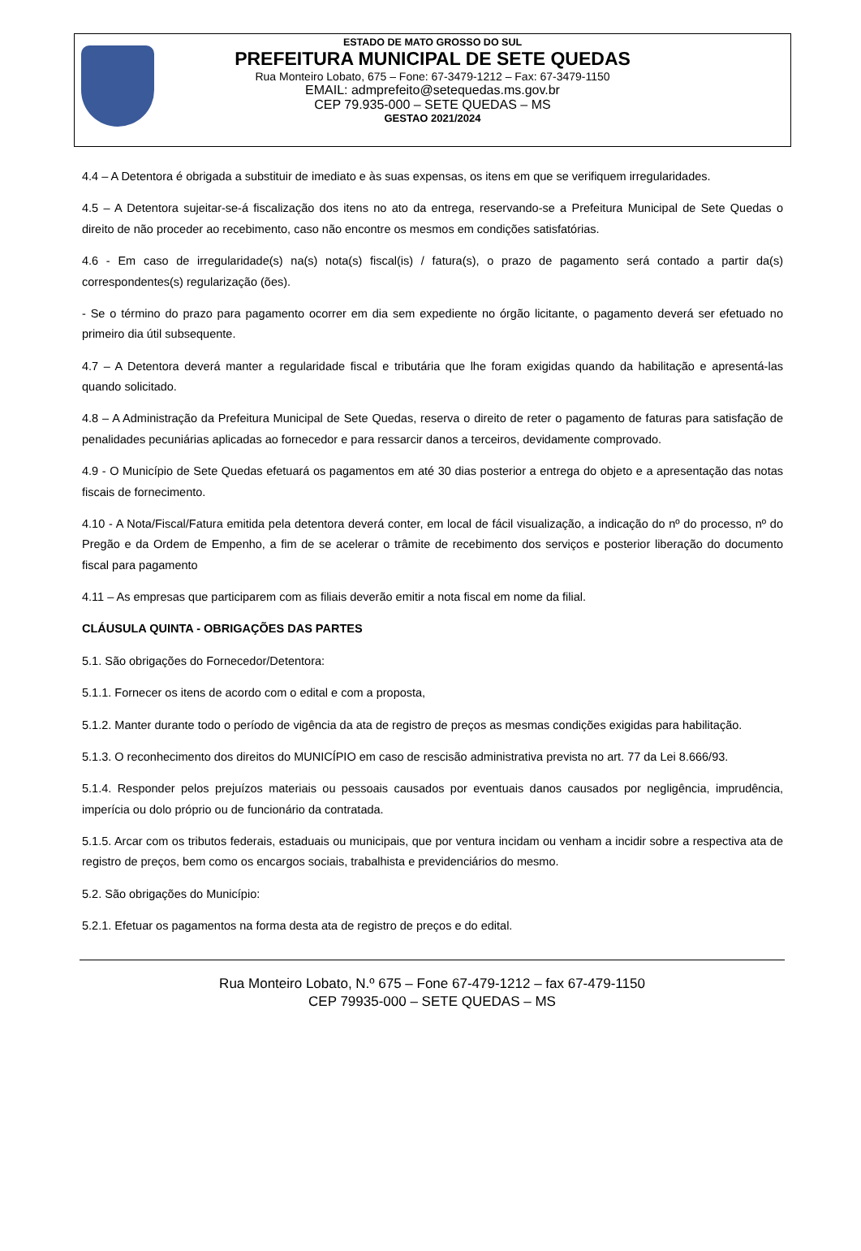ESTADO DE MATO GROSSO DO SUL
PREFEITURA MUNICIPAL DE SETE QUEDAS
Rua Monteiro Lobato, 675 – Fone: 67-3479-1212 – Fax: 67-3479-1150
EMAIL: admprefeito@setequedas.ms.gov.br
CEP 79.935-000 – SETE QUEDAS – MS
GESTAO 2021/2024
4.4 – A Detentora é obrigada a substituir de imediato e às suas expensas, os itens em que se verifiquem irregularidades.
4.5 – A Detentora sujeitar-se-á fiscalização dos itens no ato da entrega, reservando-se a Prefeitura Municipal de Sete Quedas o direito de não proceder ao recebimento, caso não encontre os mesmos em condições satisfatórias.
4.6 - Em caso de irregularidade(s) na(s) nota(s) fiscal(is) / fatura(s), o prazo de pagamento será contado a partir da(s) correspondentes(s) regularização (ões).
- Se o término do prazo para pagamento ocorrer em dia sem expediente no órgão licitante, o pagamento deverá ser efetuado no primeiro dia útil subsequente.
4.7 – A Detentora deverá manter a regularidade fiscal e tributária que lhe foram exigidas quando da habilitação e apresentá-las quando solicitado.
4.8 – A Administração da Prefeitura Municipal de Sete Quedas, reserva o direito de reter o pagamento de faturas para satisfação de penalidades pecuniárias aplicadas ao fornecedor e para ressarcir danos a terceiros, devidamente comprovado.
4.9 - O Município de Sete Quedas efetuará os pagamentos em até 30 dias posterior a entrega do objeto e a apresentação das notas fiscais de fornecimento.
4.10 - A Nota/Fiscal/Fatura emitida pela detentora deverá conter, em local de fácil visualização, a indicação do nº do processo, nº do Pregão e da Ordem de Empenho, a fim de se acelerar o trâmite de recebimento dos serviços e posterior liberação do documento fiscal para pagamento
4.11 – As empresas que participarem com as filiais deverão emitir a nota fiscal em nome da filial.
CLÁUSULA QUINTA - OBRIGAÇÕES DAS PARTES
5.1. São obrigações do Fornecedor/Detentora:
5.1.1. Fornecer os itens de acordo com o edital e com a proposta,
5.1.2. Manter durante todo o período de vigência da ata de registro de preços as mesmas condições exigidas para habilitação.
5.1.3. O reconhecimento dos direitos do MUNICÍPIO em caso de rescisão administrativa prevista no art. 77 da Lei 8.666/93.
5.1.4. Responder pelos prejuízos materiais ou pessoais causados por eventuais danos causados por negligência, imprudência, imperícia ou dolo próprio ou de funcionário da contratada.
5.1.5. Arcar com os tributos federais, estaduais ou municipais, que por ventura incidam ou venham a incidir sobre a respectiva ata de registro de preços, bem como os encargos sociais, trabalhista e previdenciários do mesmo.
5.2. São obrigações do Município:
5.2.1. Efetuar os pagamentos na forma desta ata de registro de preços e do edital.
Rua Monteiro Lobato, N.º 675 – Fone 67-479-1212 – fax 67-479-1150
CEP 79935-000 – SETE QUEDAS – MS